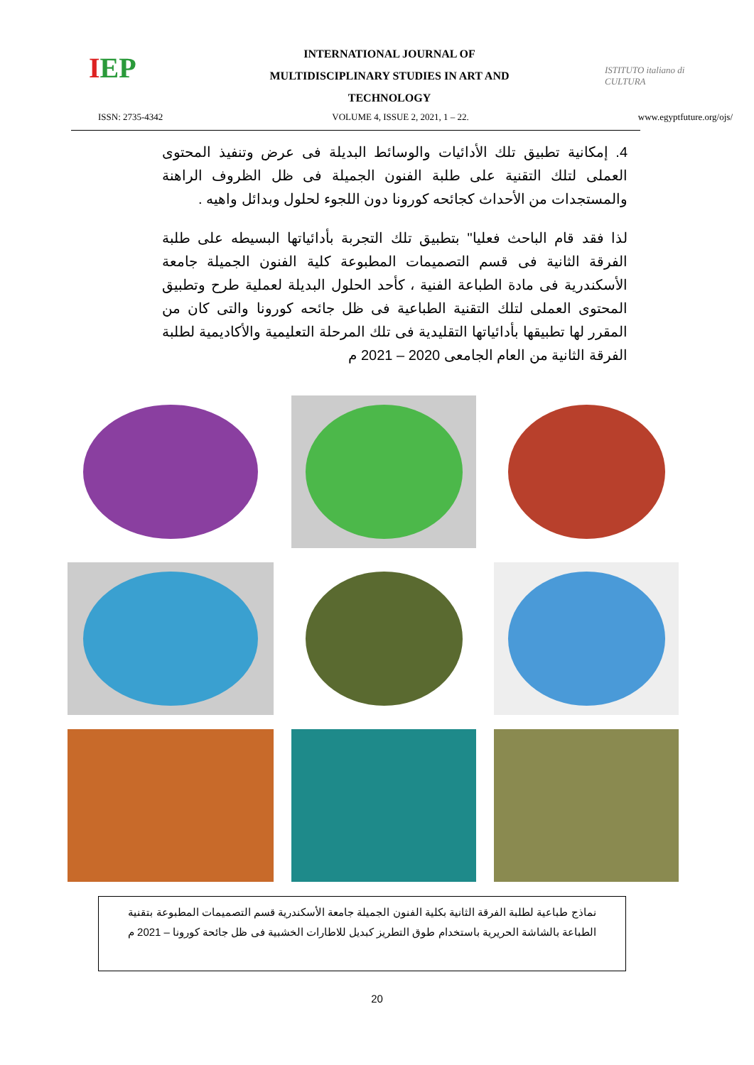IEP
INTERNATIONAL JOURNAL OF
MULTIDISCIPLINARY STUDIES IN ART AND
TECHNOLOGY
ISTITUTO italiano di CULTURA
ISSN: 2735-4342 VOLUME 4, ISSUE 2, 2021, 1 – 22. www.egyptfuture.org/ojs/
4. إمكانية تطبيق تلك الأدائيات والوسائط البديلة فى عرض وتنفيذ المحتوى العملى لتلك التقنية على طلبة الفنون الجميلة فى ظل الظروف الراهنة والمستجدات من الأحداث كجائحه كورونا دون اللجوء لحلول وبدائل واهيه .
لذا فقد قام الباحث فعليا" بتطبيق تلك التجربة بأدائياتها البسيطه على طلبة الفرقة الثانية فى قسم التصميمات المطبوعة كلية الفنون الجميلة جامعة الأسكندرية فى مادة الطباعة الفنية ، كأحد الحلول البديلة لعملية طرح وتطبيق المحتوى العملى لتلك التقنية الطباعية فى ظل جائحه كورونا والتى كان من المقرر لها تطبيقها بأدائياتها التقليدية فى تلك المرحلة التعليمية والأكاديمية لطلبة الفرقة الثانية من العام الجامعى 2020 – 2021 م
نماذج طباعية لطلبة الفرقة الثانية بكلية الفنون الجميلة جامعة الأسكندرية قسم التصميمات المطبوعة بتقنية الطباعة بالشاشة الحريرية باستخدام طوق التطريز كبديل للاطارات الخشبية فى ظل جائحة كورونا – 2021 م
20